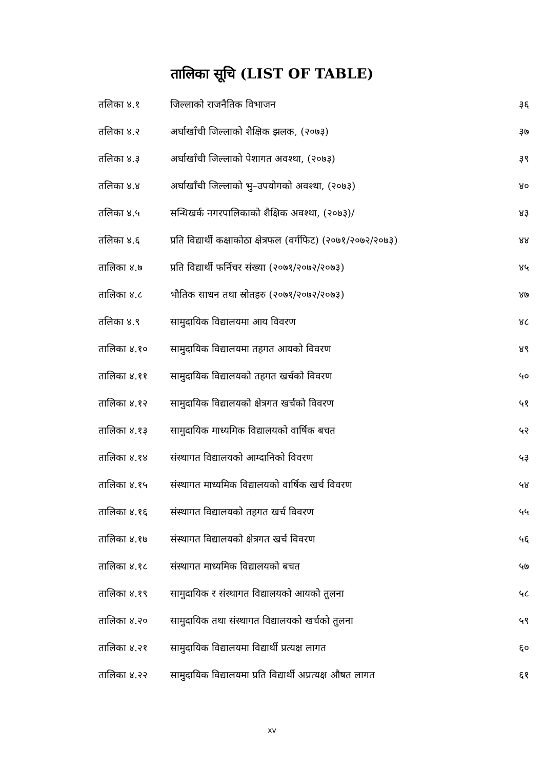तालिका सूचि (LIST OF TABLE)
तलिका ४.१ जिल्लाको राजनैतिक विभाजन ३६
तलिका ४.२ अर्घाखाँची जिल्लाको शैक्षिक झलक, (२०७३) ३७
तलिका ४.३ अर्घाखाँची जिल्लाको पेशागत अवश्था, (२०७३) ३९
तलिका ४.४ अर्घाखाँची जिल्लाको भु–उपयोगको अवश्था, (२०७३) ४०
तलिका ४.५ सन्धिखर्क नगरपालिकाको शैक्षिक अवश्था, (२०७३)/ ४३
तलिका ४.६ प्रति विद्यार्थी कक्षाकोठा क्षेत्रफल (वर्गफिट) (२०७१/२०७२/२०७३) ४४
तालिका ४.७ प्रति विद्यार्थी फर्निचर संख्या (२०७१/२०७२/२०७३) ४५
तालिका ४.८ भौतिक साधन तथा स्रोतहरु (२०७१/२०७२/२०७३) ४७
तलिका ४.९ सामुदायिक विद्यालयमा आय विवरण ४८
तालिका ४.१० सामुदायिक विद्यालयमा तहगत आयको विवरण ४९
तालिका ४.११ सामुदायिक विद्यालयको तहगत खर्चको विवरण ५०
तालिका ४.१२ सामुदायिक विद्यालयको क्षेत्रगत खर्चको विवरण ५१
तालिका ४.१३ सामुदायिक माध्यमिक विद्यालयको वार्षिक बचत ५२
तालिका ४.१४ संस्थागत विद्यालयको आम्दानिको विवरण ५३
तालिका ४.१५ संस्थागत माध्यमिक विद्यालयको वार्षिक खर्च विवरण ५४
तालिका ४.१६ संस्थागत विद्यालयको तहगत खर्च विवरण ५५
तालिका ४.१७ संस्थागत विद्यालयको क्षेत्रगत खर्च विवरण ५६
तालिका ४.१८ संस्थागत माध्यमिक विद्यालयको बचत ५७
तालिका ४.१९ सामुदायिक र संस्थागत विद्यालयको आयको तुलना ५८
तालिका ४.२० सामुदायिक तथा संस्थागत विद्यालयको खर्चको तुलना ५९
तालिका ४.२१ सामुदायिक विद्यालयमा विद्यार्थी प्रत्यक्ष लागत ६०
तालिका ४.२२ सामुदायिक विद्यालयमा प्रति विद्यार्थी अप्रत्यक्ष औषत लागत ६१
xv